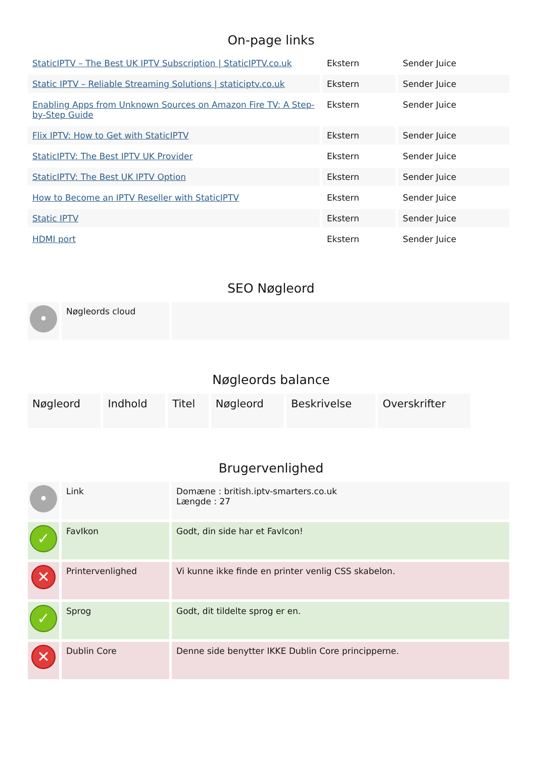On-page links
| StaticIPTV – The Best UK IPTV Subscription / StaticIPTV.co.uk | Ekstern | Sender Juice |
| Static IPTV – Reliable Streaming Solutions / staticiptv.co.uk | Ekstern | Sender Juice |
| Enabling Apps from Unknown Sources on Amazon Fire TV: A Step-by-Step Guide | Ekstern | Sender Juice |
| Flix IPTV: How to Get with StaticIPTV | Ekstern | Sender Juice |
| StaticIPTV: The Best IPTV UK Provider | Ekstern | Sender Juice |
| StaticIPTV: The Best UK IPTV Option | Ekstern | Sender Juice |
| How to Become an IPTV Reseller with StaticIPTV | Ekstern | Sender Juice |
| Static IPTV | Ekstern | Sender Juice |
| HDMI port | Ekstern | Sender Juice |
SEO Nøgleord
| • | Nøgleords cloud | |
Nøgleords balance
| Nøgleord | Indhold | Titel | Nøgleord | Beskrivelse | Overskrifter |
Brugervenlighed
| • | Link | Domæne : british.iptv-smarters.co.uk Længde : 27 |
| ✓ | FavIkon | Godt, din side har et FavIcon! |
| ✕ | Printervenlighed | Vi kunne ikke finde en printer venlig CSS skabelon. |
| ✓ | Sprog | Godt, dit tildelte sprog er en. |
| ✕ | Dublin Core | Denne side benytter IKKE Dublin Core principperne. |